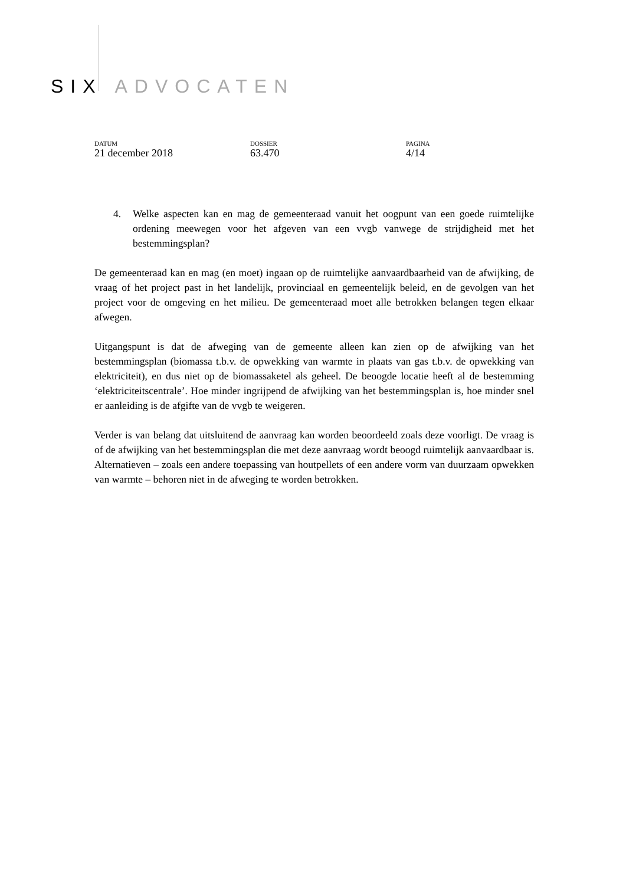SIX ADVOCATEN
DATUM
21 december 2018
DOSSIER
63.470
PAGINA
4/14
4. Welke aspecten kan en mag de gemeenteraad vanuit het oogpunt van een goede ruimtelijke ordening meewegen voor het afgeven van een vvgb vanwege de strijdigheid met het bestemmingsplan?
De gemeenteraad kan en mag (en moet) ingaan op de ruimtelijke aanvaardbaarheid van de afwijking, de vraag of het project past in het landelijk, provinciaal en gemeentelijk beleid, en de gevolgen van het project voor de omgeving en het milieu. De gemeenteraad moet alle betrokken belangen tegen elkaar afwegen.
Uitgangspunt is dat de afweging van de gemeente alleen kan zien op de afwijking van het bestemmingsplan (biomassa t.b.v. de opwekking van warmte in plaats van gas t.b.v. de opwekking van elektriciteit), en dus niet op de biomassaketel als geheel. De beoogde locatie heeft al de bestemming ‘elektriciteitscentrale’. Hoe minder ingrijpend de afwijking van het bestemmingsplan is, hoe minder snel er aanleiding is de afgifte van de vvgb te weigeren.
Verder is van belang dat uitsluitend de aanvraag kan worden beoordeeld zoals deze voorligt. De vraag is of de afwijking van het bestemmingsplan die met deze aanvraag wordt beoogd ruimtelijk aanvaardbaar is. Alternatieven – zoals een andere toepassing van houtpellets of een andere vorm van duurzaam opwekken van warmte – behoren niet in de afweging te worden betrokken.